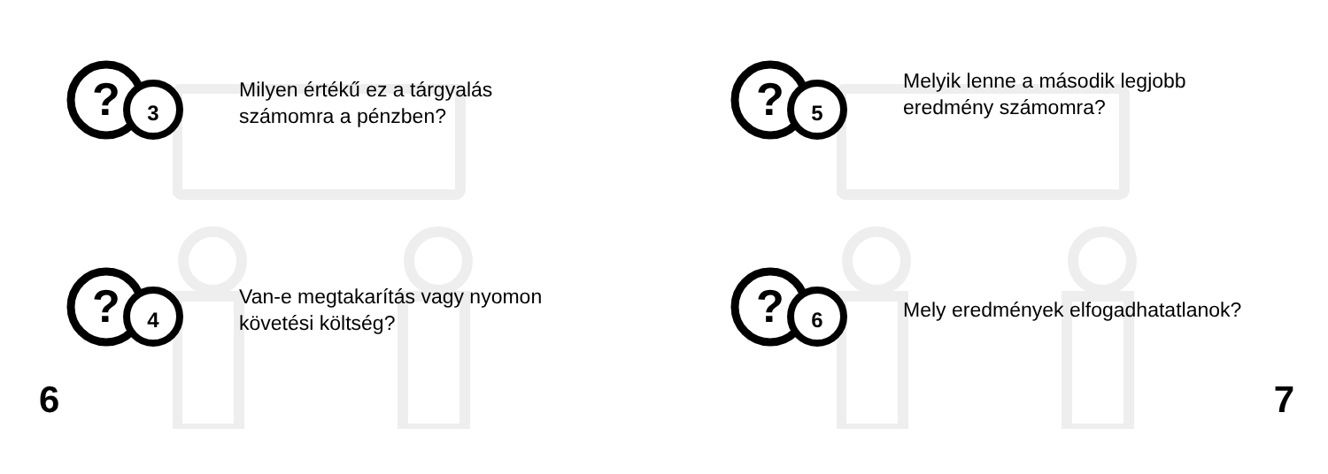?
3
Milyen értékű ez a tárgyalás számomra a pénzben?
?
4
Van-e megtakarítás vagy nyomon követési költség?
6
?
5
Melyik lenne a második legjobb eredmény számomra?
?
6
Mely eredmények elfogadhatatlanok?
7